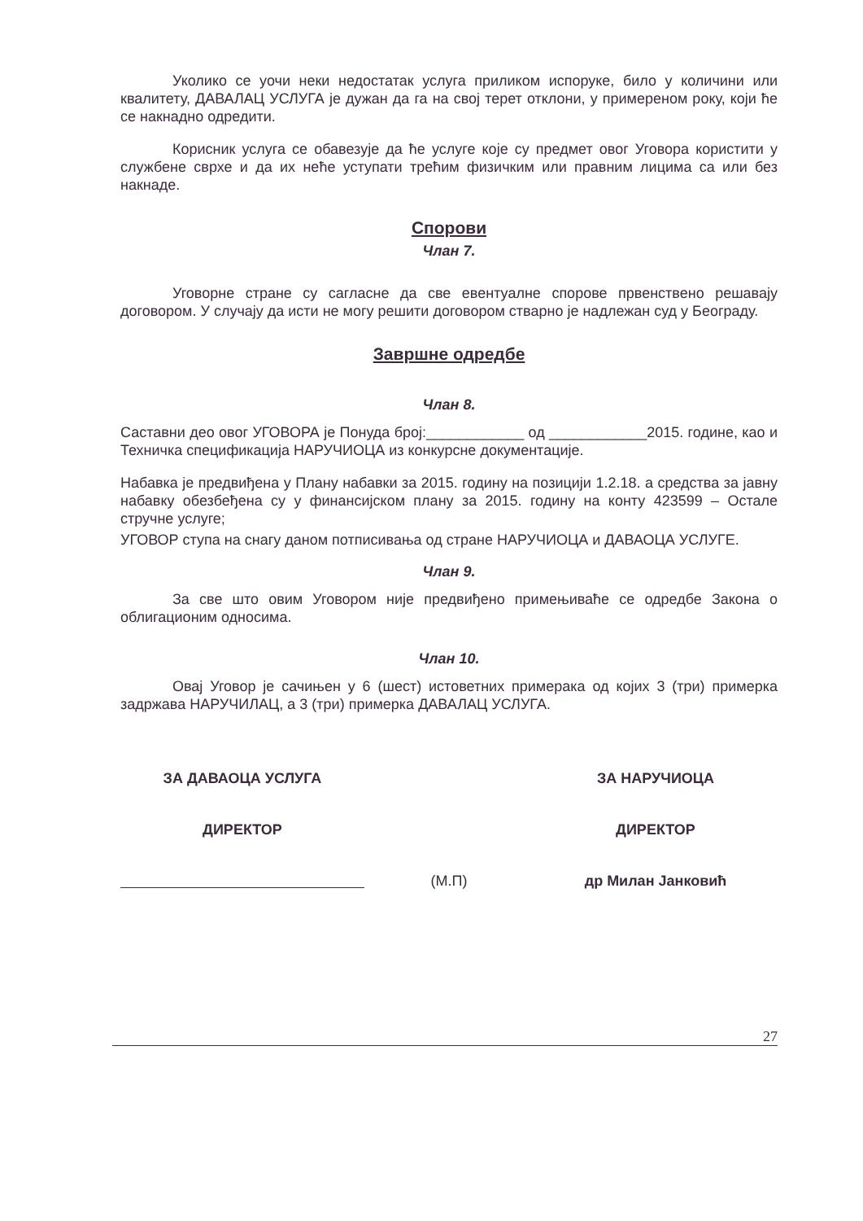Уколико се уочи неки недостатак услуга приликом испоруке, било у количини или квалитету, ДАВАЛАЦ УСЛУГА је дужан да га на свој терет отклони, у примереном року, који ће се накнадно одредити.
Корисник услуга се обавезује да ће услуге које су предмет овог Уговора користити у службене сврхе и да их неће уступати трећим физичким или правним лицима са или без накнаде.
Спорови
Члан 7.
Уговорне стране су сагласне да све евентуалне спорове првенствено решавају договором. У случају да исти не могу решити договором стварно је надлежан суд у Београду.
Завршне одредбе
Члан 8.
Саставни део овог УГОВОРА је Понуда број:____________ од ____________2015. године, као и Техничка спецификација НАРУЧИОЦА из конкурсне документације.
Набавка је предвиђена у Плану набавки за 2015. годину на позицији 1.2.18. а средства за јавну набавку обезбеђена су у финансијском плану за 2015. годину на конту 423599 – Остале стручне услуге;
УГОВОР ступа на снагу даном потписивања од стране НАРУЧИОЦА и ДАВАОЦА УСЛУГЕ.
Члан 9.
За све што овим Уговором није предвиђено примењиваће се одредбе Закона о облигационим односима.
Члан 10.
Овај Уговор је сачињен у 6 (шест) истоветних примерака од којих 3 (три) примерка задржава НАРУЧИЛАЦ, а 3 (три) примерка ДАВАЛАЦ УСЛУГА.
ЗА ДАВАОЦА УСЛУГА
ДИРЕКТОР
(М.П) ЗА НАРУЧИОЦА
ДИРЕКТОР
др Милан Јанковић
27